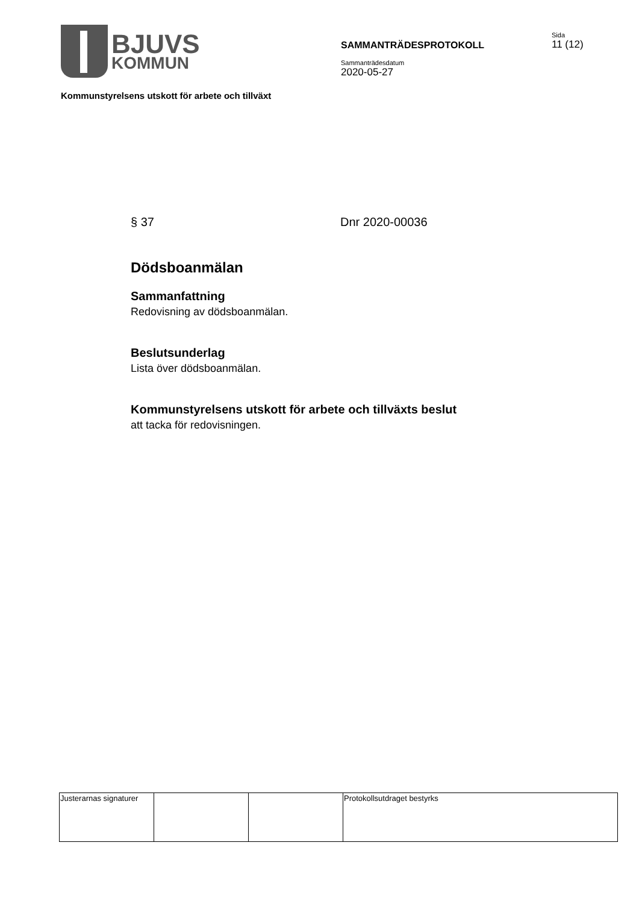BJUVS
KOMMUN
SAMMANTRÄDESPROTOKOLL
Sammanträdesdatum
2020-05-27
Sida
11 (12)
Kommunstyrelsens utskott för arbete och tillväxt
§ 37 Dnr 2020-00036
Dödsboanmälan
Sammanfattning
Redovisning av dödsboanmälan.
Beslutsunderlag
Lista över dödsboanmälan.
Kommunstyrelsens utskott för arbete och tillväxts beslut
att tacka för redovisningen.
| Justerarnas signaturer | | | Protokollsutdraget bestyrks |